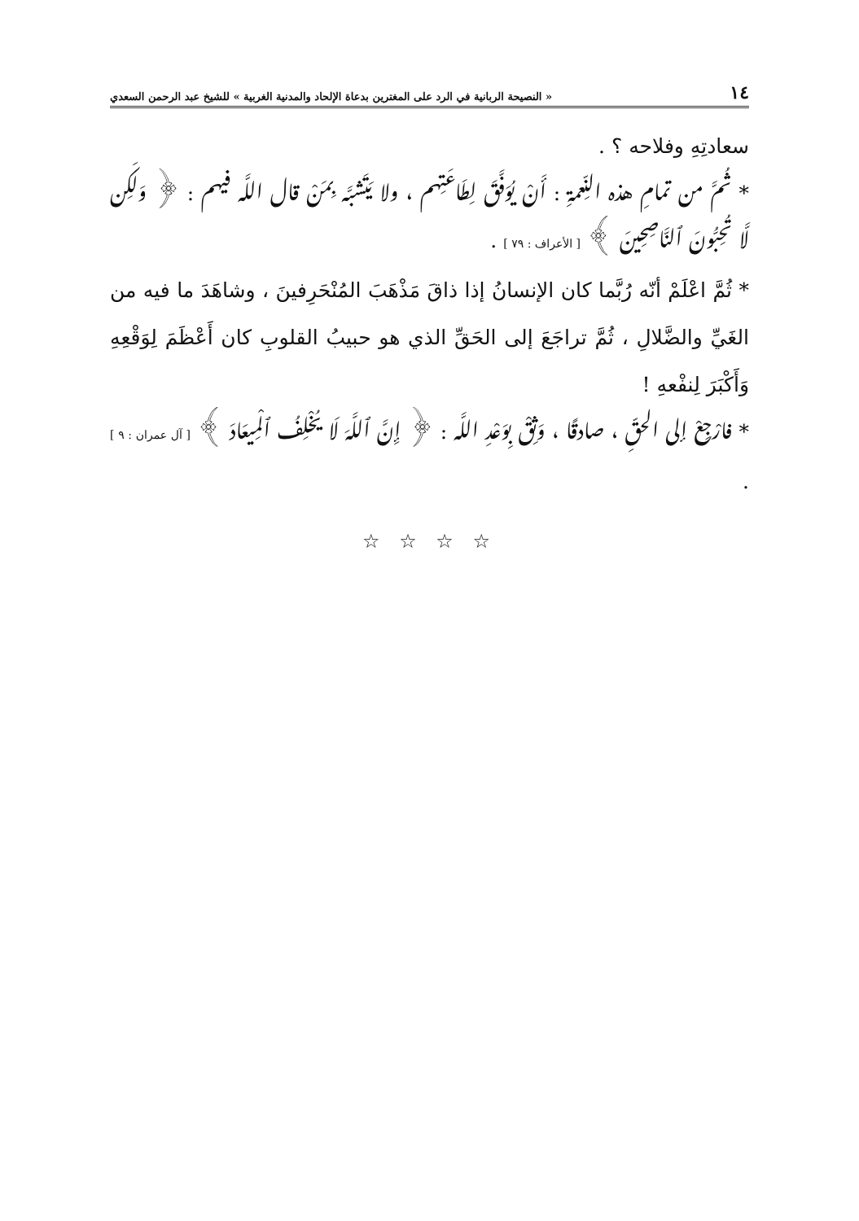١٤ « النصيحة الربانية في الرد على المغترين بدعاة الإلحاد والمدنية الغربية » للشيخ عبد الرحمن السعدي
سعادتِهِ وفلاحه ؟ .
* ثُمَّ من تمامِ هذه النِّعمةِ : أَنْ يُوَفَّقَ لِطَاعَتِهم ، ولا يَتَشبَّه بِمَنْ قال اللَّه فيهم : ﴿ وَلَكِن لَّا تُحِبُّونَ ٱلنَّاصِحِينَ ﴾ [ الأعراف : ٧٩ ] .
* ثُمَّ اعْلَمْ أنّه رُبَّما كان الإنسانُ إذا ذاقَ مَذْهَبَ المُنْحَرِفينَ ، وشاهَدَ ما فيه من الغَيِّ والضَّلالِ ، ثُمَّ تراجَعَ إلى الحَقِّ الذي هو حبيبُ القلوبِ كان أَعْظَمَ لِوَقْعِهِ وَأَكْبَرَ لِنفْعهِ !
* فارْجِعْ إلى الحقِّ ، صادقًا ، وَثِقْ بِوَعْدِ اللَّه : ﴿ إِنَّ ٱللَّهَ لَا يُخْلِفُ ٱلْمِيعَادَ ﴾ [ آل عمران : ٩ ] .
☆ ☆ ☆ ☆